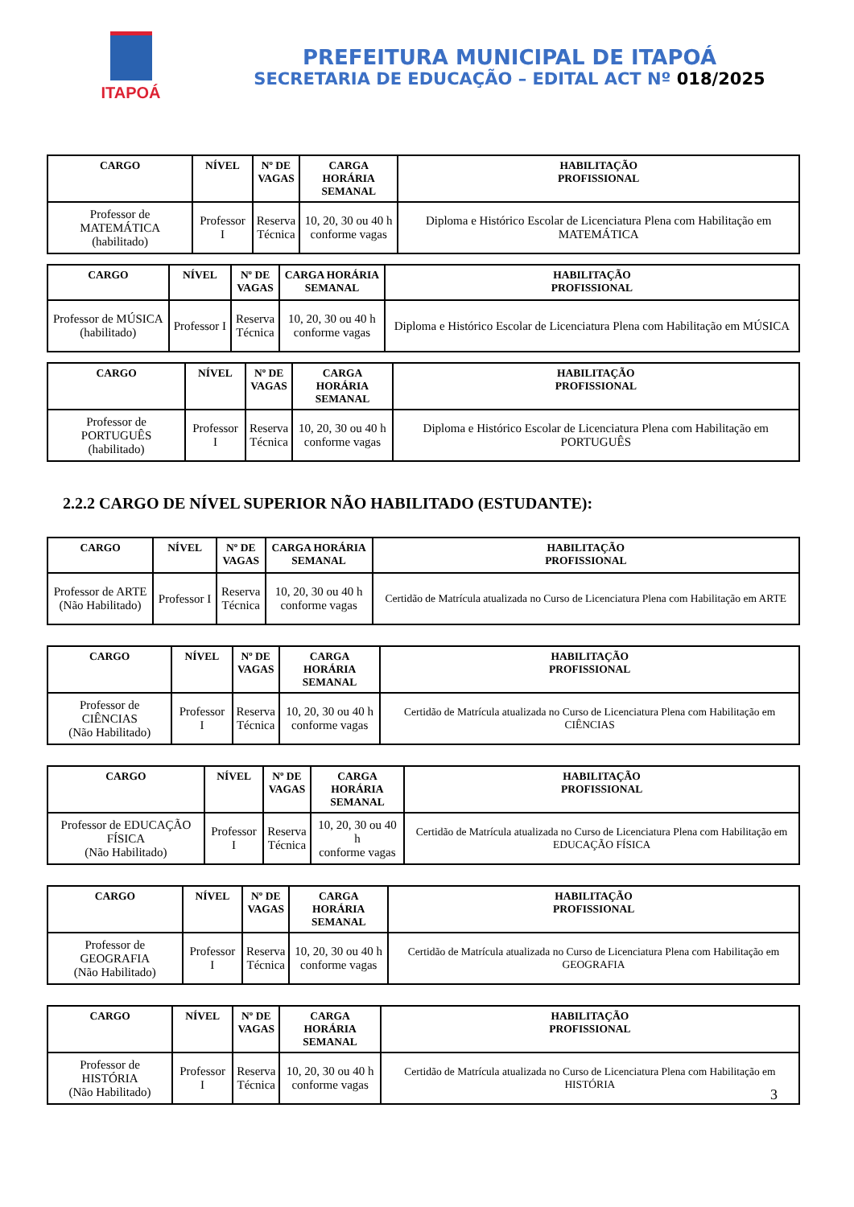ITAPOÁ
PREFEITURA MUNICIPAL DE ITAPOÁ
SECRETARIA DE EDUCAÇÃO – EDITAL ACT Nº 018/2025
| CARGO | NÍVEL | Nº DE VAGAS | CARGA HORÁRIA SEMANAL | HABILITAÇÃO PROFISSIONAL |
| --- | --- | --- | --- | --- |
| Professor de MATEMÁTICA (habilitado) | Professor I | Reserva Técnica | 10, 20, 30 ou 40 h conforme vagas | Diploma e Histórico Escolar de Licenciatura Plena com Habilitação em MATEMÁTICA |
| CARGO | NÍVEL | Nº DE VAGAS | CARGA HORÁRIA SEMANAL | HABILITAÇÃO PROFISSIONAL |
| --- | --- | --- | --- | --- |
| Professor de MÚSICA (habilitado) | Professor I | Reserva Técnica | 10, 20, 30 ou 40 h conforme vagas | Diploma e Histórico Escolar de Licenciatura Plena com Habilitação em MÚSICA |
| CARGO | NÍVEL | Nº DE VAGAS | CARGA HORÁRIA SEMANAL | HABILITAÇÃO PROFISSIONAL |
| --- | --- | --- | --- | --- |
| Professor de PORTUGUÊS (habilitado) | Professor I | Reserva Técnica | 10, 20, 30 ou 40 h conforme vagas | Diploma e Histórico Escolar de Licenciatura Plena com Habilitação em PORTUGUÊS |
2.2.2 CARGO DE NÍVEL SUPERIOR NÃO HABILITADO (ESTUDANTE):
| CARGO | NÍVEL | Nº DE VAGAS | CARGA HORÁRIA SEMANAL | HABILITAÇÃO PROFISSIONAL |
| --- | --- | --- | --- | --- |
| Professor de ARTE (Não Habilitado) | Professor I | Reserva Técnica | 10, 20, 30 ou 40 h conforme vagas | Certidão de Matrícula atualizada no Curso de Licenciatura Plena com Habilitação em ARTE |
| CARGO | NÍVEL | Nº DE VAGAS | CARGA HORÁRIA SEMANAL | HABILITAÇÃO PROFISSIONAL |
| --- | --- | --- | --- | --- |
| Professor de CIÊNCIAS (Não Habilitado) | Professor I | Reserva Técnica | 10, 20, 30 ou 40 h conforme vagas | Certidão de Matrícula atualizada no Curso de Licenciatura Plena com Habilitação em CIÊNCIAS |
| CARGO | NÍVEL | Nº DE VAGAS | CARGA HORÁRIA SEMANAL | HABILITAÇÃO PROFISSIONAL |
| --- | --- | --- | --- | --- |
| Professor de EDUCAÇÃO FÍSICA (Não Habilitado) | Professor I | Reserva Técnica | 10, 20, 30 ou 40 h conforme vagas | Certidão de Matrícula atualizada no Curso de Licenciatura Plena com Habilitação em EDUCAÇÃO FÍSICA |
| CARGO | NÍVEL | Nº DE VAGAS | CARGA HORÁRIA SEMANAL | HABILITAÇÃO PROFISSIONAL |
| --- | --- | --- | --- | --- |
| Professor de GEOGRAFIA (Não Habilitado) | Professor I | Reserva Técnica | 10, 20, 30 ou 40 h conforme vagas | Certidão de Matrícula atualizada no Curso de Licenciatura Plena com Habilitação em GEOGRAFIA |
| CARGO | NÍVEL | Nº DE VAGAS | CARGA HORÁRIA SEMANAL | HABILITAÇÃO PROFISSIONAL |
| --- | --- | --- | --- | --- |
| Professor de HISTÓRIA (Não Habilitado) | Professor I | Reserva Técnica | 10, 20, 30 ou 40 h conforme vagas | Certidão de Matrícula atualizada no Curso de Licenciatura Plena com Habilitação em HISTÓRIA |
3